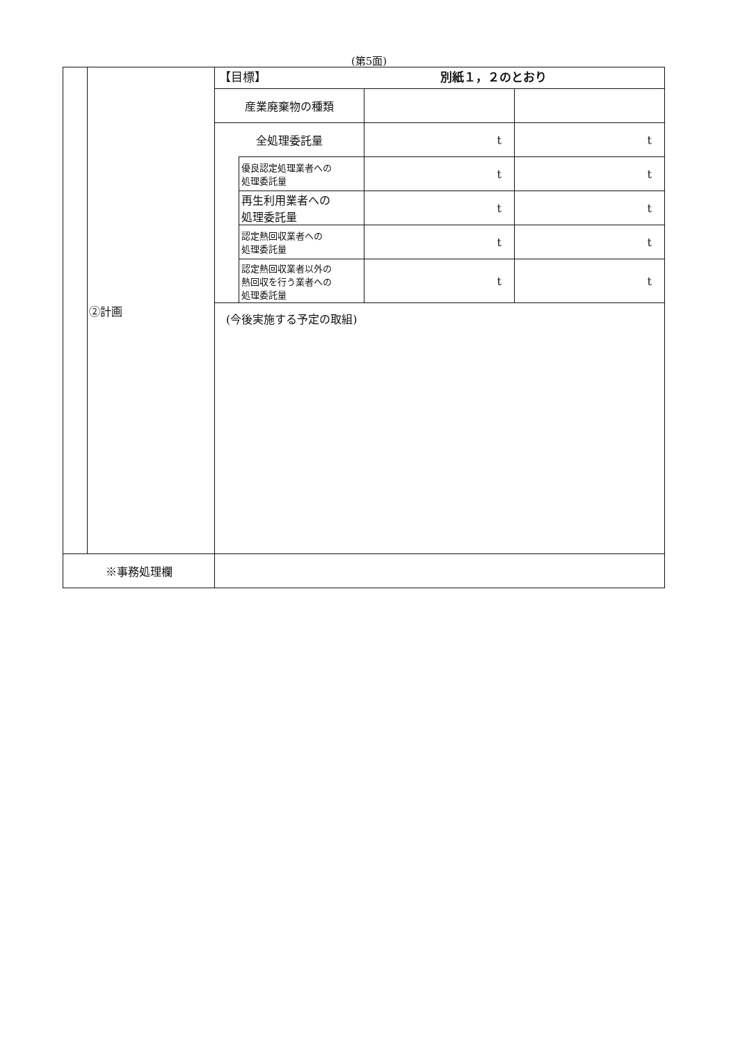(第5面)
| | ②計画 | / 【目標】 別紙１，２のとおり / / / / / 産業廃棄物の種類 / / / / / 全処理委託量 / / t / t / / / 優良認定処理業者への 処理委託量 / t / t / / / 再生利用業者への 処理委託量 / t / t / / / 認定熱回収業者への 処理委託量 / t / t / / / 認定熱回収業者以外の 熱回収を行う業者への 処理委託量 / t / t / / (今後実施する予定の取組) / / / / |
| ※事務処理欄 | | |